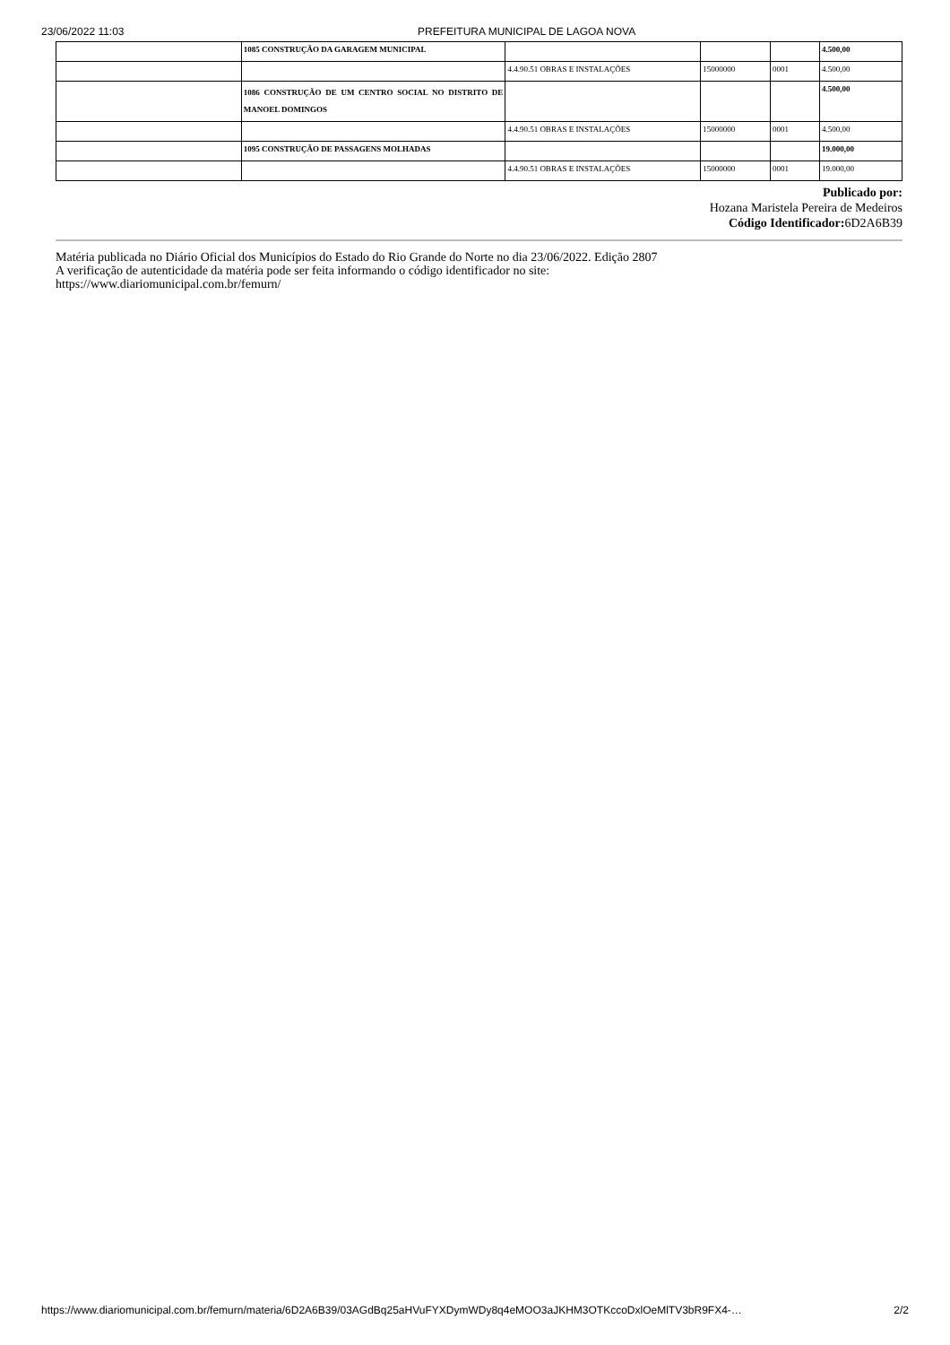23/06/2022 11:03 PREFEITURA MUNICIPAL DE LAGOA NOVA
| | 1085 CONSTRUÇÃO DA GARAGEM MUNICIPAL | | | | 4.500,00 |
| | | 4.4.90.51 OBRAS E INSTALAÇÕES | 15000000 | 0001 | 4.500,00 |
| | 1086 CONSTRUÇÃO DE UM CENTRO SOCIAL NO DISTRITO DE MANOEL DOMINGOS | | | | 4.500,00 |
| | | 4.4.90.51 OBRAS E INSTALAÇÕES | 15000000 | 0001 | 4.500,00 |
| | 1095 CONSTRUÇÃO DE PASSAGENS MOLHADAS | | | | 19.000,00 |
| | | 4.4.90.51 OBRAS E INSTALAÇÕES | 15000000 | 0001 | 19.000,00 |
Publicado por:
Hozana Maristela Pereira de Medeiros
Código Identificador: 6D2A6B39
Matéria publicada no Diário Oficial dos Municípios do Estado do Rio Grande do Norte no dia 23/06/2022. Edição 2807
A verificação de autenticidade da matéria pode ser feita informando o código identificador no site:
https://www.diariomunicipal.com.br/femurn/
https://www.diariomunicipal.com.br/femurn/materia/6D2A6B39/03AGdBq25aHVuFYXDymWDy8q4eMOO3aJKHM3OTKccoDxlOeMlTV3bR9FX4-… 2/2